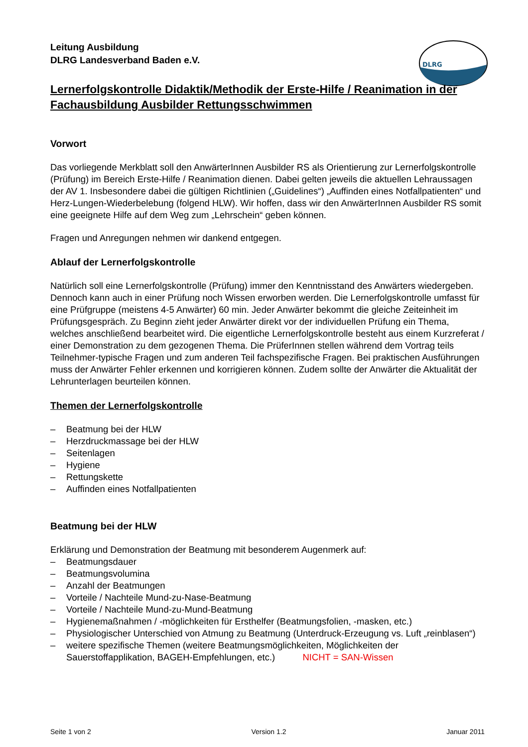DLRG
Leitung Ausbildung
DLRG Landesverband Baden e.V.
Lernerfolgskontrolle Didaktik/Methodik der Erste-Hilfe / Reanimation in der Fachausbildung Ausbilder Rettungsschwimmen
Vorwort
Das vorliegende Merkblatt soll den AnwärterInnen Ausbilder RS als Orientierung zur Lernerfolgskontrolle (Prüfung) im Bereich Erste-Hilfe / Reanimation dienen. Dabei gelten jeweils die aktuellen Lehraussagen der AV 1. Insbesondere dabei die gültigen Richtlinien („Guidelines“) „Auffinden eines Notfallpatienten“ und Herz-Lungen-Wiederbelebung (folgend HLW). Wir hoffen, dass wir den AnwärterInnen Ausbilder RS somit eine geeignete Hilfe auf dem Weg zum „Lehrschein“ geben können.
Fragen und Anregungen nehmen wir dankend entgegen.
Ablauf der Lernerfolgskontrolle
Natürlich soll eine Lernerfolgskontrolle (Prüfung) immer den Kenntnisstand des Anwärters wiedergeben. Dennoch kann auch in einer Prüfung noch Wissen erworben werden. Die Lernerfolgskontrolle umfasst für eine Prüfgruppe (meistens 4-5 Anwärter) 60 min. Jeder Anwärter bekommt die gleiche Zeiteinheit im Prüfungsgespräch. Zu Beginn zieht jeder Anwärter direkt vor der individuellen Prüfung ein Thema, welches anschließend bearbeitet wird. Die eigentliche Lernerfolgskontrolle besteht aus einem Kurzreferat / einer Demonstration zu dem gezogenen Thema. Die PrüferInnen stellen während dem Vortrag teils Teilnehmer-typische Fragen und zum anderen Teil fachspezifische Fragen. Bei praktischen Ausführungen muss der Anwärter Fehler erkennen und korrigieren können. Zudem sollte der Anwärter die Aktualität der Lehrunterlagen beurteilen können.
Themen der Lernerfolgskontrolle
– Beatmung bei der HLW
– Herzdruckmassage bei der HLW
– Seitenlagen
– Hygiene
– Rettungskette
– Auffinden eines Notfallpatienten
Beatmung bei der HLW
Erklärung und Demonstration der Beatmung mit besonderem Augenmerk auf:
– Beatmungsdauer
– Beatmungsvolumina
– Anzahl der Beatmungen
– Vorteile / Nachteile Mund-zu-Nase-Beatmung
– Vorteile / Nachteile Mund-zu-Mund-Beatmung
– Hygienemaßnahmen / -möglichkeiten für Ersthelfer (Beatmungsfolien, -masken, etc.)
– Physiologischer Unterschied von Atmung zu Beatmung (Unterdruck-Erzeugung vs. Luft „reinblasen“)
– weitere spezifische Themen (weitere Beatmungsmöglichkeiten, Möglichkeiten der Sauerstoffapplikation, BAGEH-Empfehlungen, etc.) NICHT = SAN-Wissen
Seite 1 von 2 Version 1.2 Januar 2011